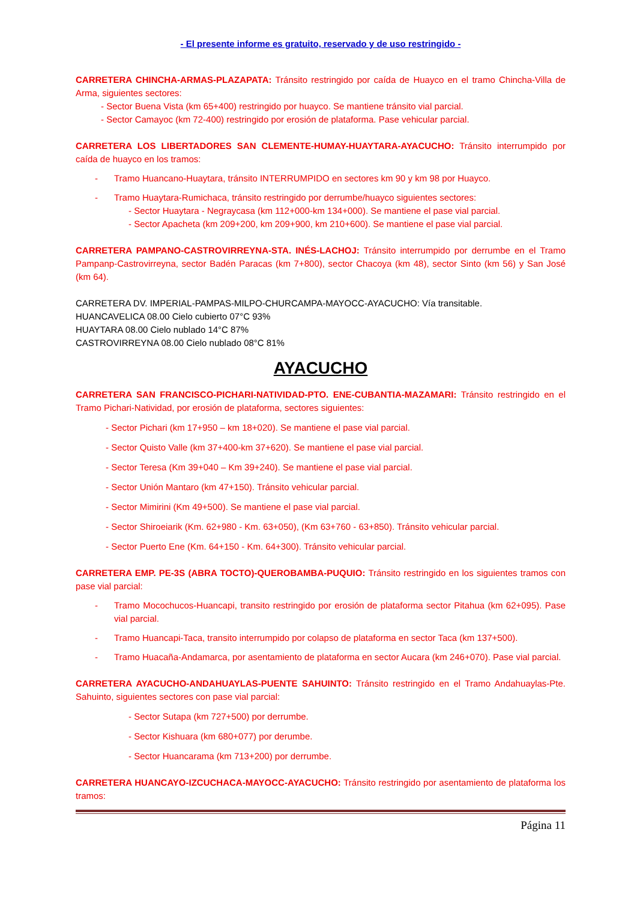- El presente informe es gratuito, reservado y de uso restringido -
CARRETERA CHINCHA-ARMAS-PLAZAPATA: Tránsito restringido por caída de Huayco en el tramo Chincha-Villa de Arma, siguientes sectores:
- Sector Buena Vista (km 65+400) restringido por huayco. Se mantiene tránsito vial parcial.
- Sector Camayoc (km 72-400) restringido por erosión de plataforma. Pase vehicular parcial.
CARRETERA LOS LIBERTADORES SAN CLEMENTE-HUMAY-HUAYTARA-AYACUCHO: Tránsito interrumpido por caída de huayco en los tramos:
- Tramo Huancano-Huaytara, tránsito INTERRUMPIDO en sectores km 90 y km 98 por Huayco.
- Tramo Huaytara-Rumichaca, tránsito restringido por derrumbe/huayco siguientes sectores:
- Sector Huaytara - Negraycasa (km 112+000-km 134+000). Se mantiene el pase vial parcial.
- Sector Apacheta (km 209+200, km 209+900, km 210+600). Se mantiene el pase vial parcial.
CARRETERA PAMPANO-CASTROVIRREYNA-STA. INÉS-LACHOJ: Tránsito interrumpido por derrumbe en el Tramo Pampanp-Castrovirreyna, sector Badén Paracas (km 7+800), sector Chacoya (km 48), sector Sinto (km 56) y San José (km 64).
CARRETERA DV. IMPERIAL-PAMPAS-MILPO-CHURCAMPA-MAYOCC-AYACUCHO: Vía transitable.
HUANCAVELICA 08.00 Cielo cubierto 07°C 93%
HUAYTARA 08.00 Cielo nublado 14°C 87%
CASTROVIRREYNA 08.00 Cielo nublado 08°C 81%
AYACUCHO
CARRETERA SAN FRANCISCO-PICHARI-NATIVIDAD-PTO. ENE-CUBANTIA-MAZAMARI: Tránsito restringido en el Tramo Pichari-Natividad, por erosión de plataforma, sectores siguientes:
- Sector Pichari (km 17+950 – km 18+020). Se mantiene el pase vial parcial.
- Sector Quisto Valle (km 37+400-km 37+620). Se mantiene el pase vial parcial.
- Sector Teresa (Km 39+040 – Km 39+240). Se mantiene el pase vial parcial.
- Sector Unión Mantaro (km 47+150). Tránsito vehicular parcial.
- Sector Mimirini (Km 49+500). Se mantiene el pase vial parcial.
- Sector Shiroeiarik (Km. 62+980 - Km. 63+050), (Km 63+760 - 63+850). Tránsito vehicular parcial.
- Sector Puerto Ene (Km. 64+150 - Km. 64+300). Tránsito vehicular parcial.
CARRETERA EMP. PE-3S (ABRA TOCTO)-QUEROBAMBA-PUQUIO: Tránsito restringido en los siguientes tramos con pase vial parcial:
- Tramo Mocochucos-Huancapi, transito restringido por erosión de plataforma sector Pitahua (km 62+095). Pase vial parcial.
- Tramo Huancapi-Taca, transito interrumpido por colapso de plataforma en sector Taca (km 137+500).
- Tramo Huacaña-Andamarca, por asentamiento de plataforma en sector Aucara (km 246+070). Pase vial parcial.
CARRETERA AYACUCHO-ANDAHUAYLAS-PUENTE SAHUINTO: Tránsito restringido en el Tramo Andahuaylas-Pte. Sahuinto, siguientes sectores con pase vial parcial:
- Sector Sutapa (km 727+500) por derrumbe.
- Sector Kishuara (km 680+077) por derumbe.
- Sector Huancarama (km 713+200) por derrumbe.
CARRETERA HUANCAYO-IZCUCHACA-MAYOCC-AYACUCHO: Tránsito restringido por asentamiento de plataforma los tramos:
Página 11